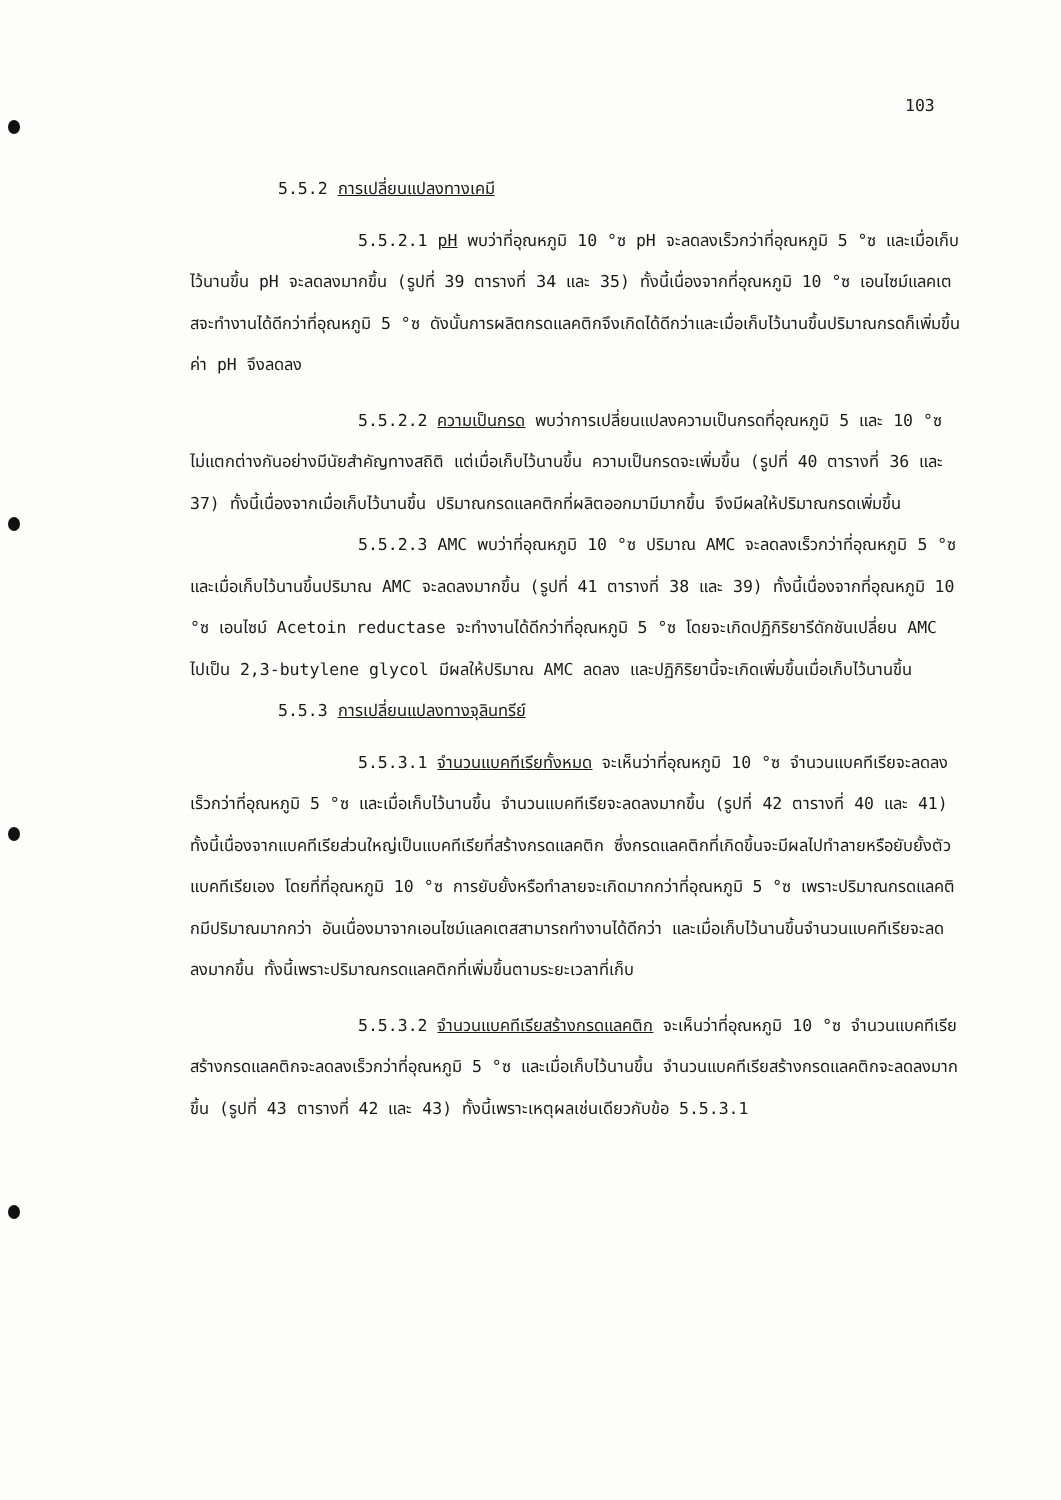103
5.5.2 การเปลี่ยนแปลงทางเคมี
5.5.2.1 pH พบว่าที่อุณหภูมิ 10 °ซ pH จะลดลงเร็วกว่าที่อุณหภูมิ 5 °ซ และเมื่อเก็บไว้นานขึ้น pH จะลดลงมากขึ้น (รูปที่ 39 ตารางที่ 34 และ 35) ทั้งนี้เนื่องจากที่อุณหภูมิ 10 °ซ เอนไซม์แลคเตสจะทำงานได้ดีกว่าที่อุณหภูมิ 5 °ซ ดังนั้นการผลิตกรดแลคติกจึงเกิดได้ดีกว่าและเมื่อเก็บไว้นานขึ้นปริมาณกรดก็เพิ่มขึ้น ค่า pH จึงลดลง
5.5.2.2 ความเป็นกรด พบว่าการเปลี่ยนแปลงความเป็นกรดที่อุณหภูมิ 5 และ 10 °ซ ไม่แตกต่างกันอย่างมีนัยสำคัญทางสถิติ แต่เมื่อเก็บไว้นานขึ้น ความเป็นกรดจะเพิ่มขึ้น (รูปที่ 40 ตารางที่ 36 และ 37) ทั้งนี้เนื่องจากเมื่อเก็บไว้นานขึ้น ปริมาณกรดแลคติกที่ผลิตออกมามีมากขึ้น จึงมีผลให้ปริมาณกรดเพิ่มขึ้น
5.5.2.3 AMC พบว่าที่อุณหภูมิ 10 °ซ ปริมาณ AMC จะลดลงเร็วกว่าที่อุณหภูมิ 5 °ซ และเมื่อเก็บไว้นานขึ้นปริมาณ AMC จะลดลงมากขึ้น (รูปที่ 41 ตารางที่ 38 และ 39) ทั้งนี้เนื่องจากที่อุณหภูมิ 10 °ซ เอนไซม์ Acetoin reductase จะทำงานได้ดีกว่าที่อุณหภูมิ 5 °ซ โดยจะเกิดปฏิกิริยารีดักชันเปลี่ยน AMC ไปเป็น 2,3-butylene glycol มีผลให้ปริมาณ AMC ลดลง และปฏิกิริยานี้จะเกิดเพิ่มขึ้นเมื่อเก็บไว้นานขึ้น
5.5.3 การเปลี่ยนแปลงทางจุลินทรีย์
5.5.3.1 จำนวนแบคทีเรียทั้งหมด จะเห็นว่าที่อุณหภูมิ 10 °ซ จำนวนแบคทีเรียจะลดลงเร็วกว่าที่อุณหภูมิ 5 °ซ และเมื่อเก็บไว้นานขึ้น จำนวนแบคทีเรียจะลดลงมากขึ้น (รูปที่ 42 ตารางที่ 40 และ 41) ทั้งนี้เนื่องจากแบคทีเรียส่วนใหญ่เป็นแบคทีเรียที่สร้างกรดแลคติก ซึ่งกรดแลคติกที่เกิดขึ้นจะมีผลไปทำลายหรือยับยั้งตัวแบคทีเรียเอง โดยที่ที่อุณหภูมิ 10 °ซ การยับยั้งหรือทำลายจะเกิดมากกว่าที่อุณหภูมิ 5 °ซ เพราะปริมาณกรดแลคติกมีปริมาณมากกว่า อันเนื่องมาจากเอนไซม์แลคเตสสามารถทำงานได้ดีกว่า และเมื่อเก็บไว้นานขึ้นจำนวนแบคทีเรียจะลดลงมากขึ้น ทั้งนี้เพราะปริมาณกรดแลคติกที่เพิ่มขึ้นตามระยะเวลาที่เก็บ
5.5.3.2 จำนวนแบคทีเรียสร้างกรดแลคติก จะเห็นว่าที่อุณหภูมิ 10 °ซ จำนวนแบคทีเรียสร้างกรดแลคติกจะลดลงเร็วกว่าที่อุณหภูมิ 5 °ซ และเมื่อเก็บไว้นานขึ้น จำนวนแบคทีเรียสร้างกรดแลคติกจะลดลงมากขึ้น (รูปที่ 43 ตารางที่ 42 และ 43) ทั้งนี้เพราะเหตุผลเช่นเดียวกับข้อ 5.5.3.1